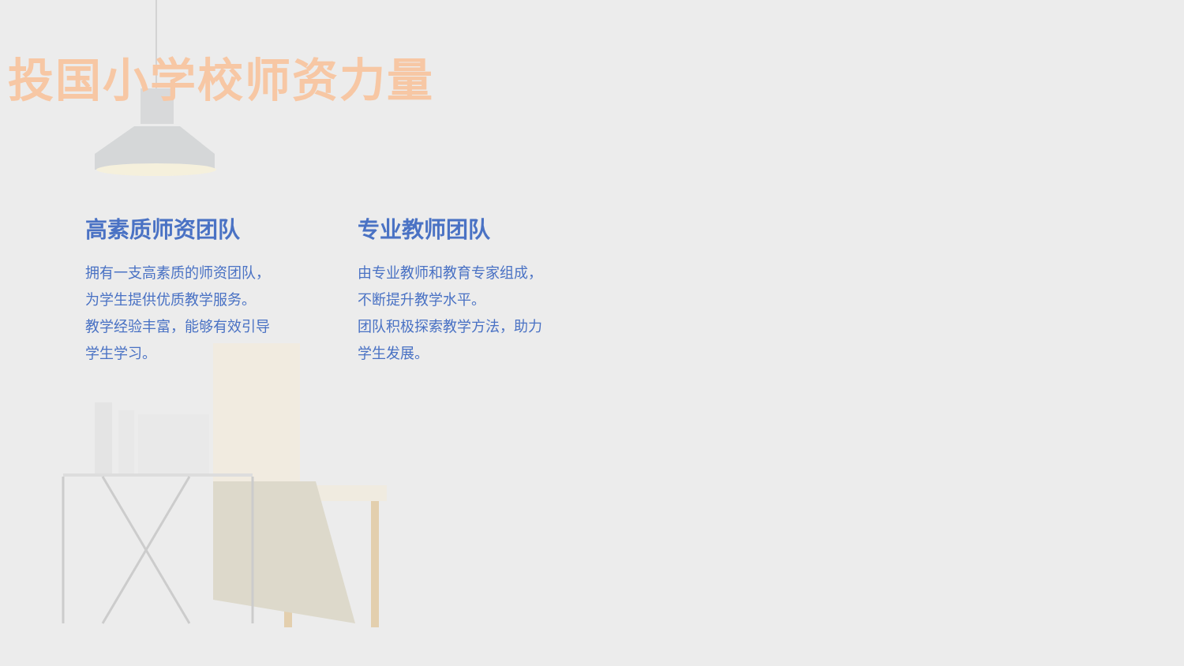投国小学校师资力量
高素质师资团队
拥有一支高素质的师资团队，
为学生提供优质教学服务。
教学经验丰富，能够有效引导
学生学习。
专业教师团队
由专业教师和教育专家组成，
不断提升教学水平。
团队积极探索教学方法，助力
学生发展。